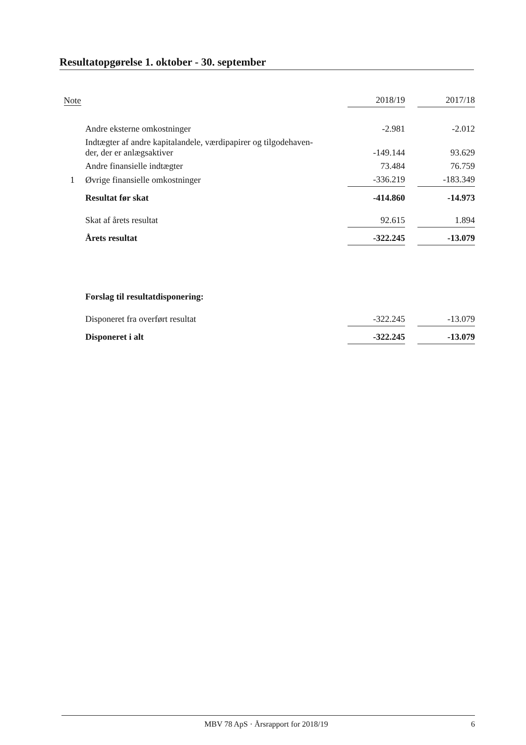Resultatopgørelse 1. oktober - 30. september
| Note | | 2018/19 | | 2017/18 |
| --- | --- | --- | --- | --- |
| | Andre eksterne omkostninger | -2.981 | | -2.012 |
| | Indtægter af andre kapitalandele, værdipapirer og tilgodehaven- der, der er anlægsaktiver | -149.144 | | 93.629 |
| | Andre finansielle indtægter | 73.484 | | 76.759 |
| 1 | Øvrige finansielle omkostninger | -336.219 | | -183.349 |
| | Resultat før skat | -414.860 | | -14.973 |
| | Skat af årets resultat | 92.615 | | 1.894 |
| | Årets resultat | -322.245 | | -13.079 |
| | Forslag til resultatdisponering: | | | |
| | Disponeret fra overført resultat | -322.245 | | -13.079 |
| | Disponeret i alt | -322.245 | | -13.079 |
MBV 78 ApS · Årsrapport for 2018/19 6